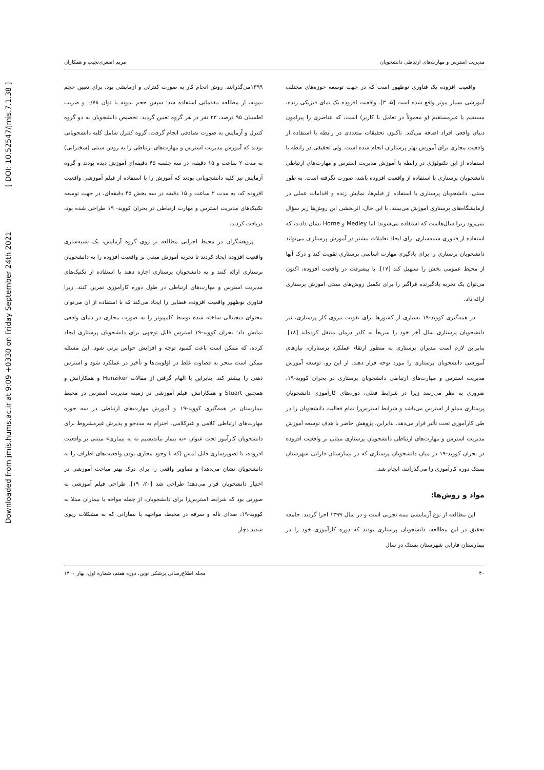Downloaded from jmis.hums.ac.ir at 9:09 +0330 on Friday September 24th 2021 [ DOI: 10.52547/jmis.7.1.38 ]
مدیریت استرس و مهارت‌های ارتباطی دانشجویان مریم اصغری‌نجیب و همکاران
واقعیت افزوده یک فناوری نوظهور است که در جهت توسعه حوزه‌های مختلف آموزشی بسیار موثر واقع شده است [۵، ۳]. واقعیت افزوده یک نمای فیزیکی زنده، مستقیم یا غیرمستقیم (و معمولاً در تعامل با کاربر) است، که عناصری را پیرامون دنیای واقعی افراد اضافه می‌کند. تاکنون تحقیقات متعددی در رابطه با استفاده از واقعیت مجازی برای آموزش بهتر پرستاران انجام شده است. ولی تحقیقی در رابطه با استفاده از این تکنولوژی در رابطه با آموزش مدیریت استرس و مهارت‌های ارتباطی دانشجویان پرستاری با استفاده از واقعیت افزوده باشد، صورت نگرفته است. به طور سنتی، دانشجویان پرستاری با استفاده از فیلم‌ها، نمایش زنده و اقدامات عملی در آزمایشگاه‌های پرستاری آموزش می‌بینند. با این حال، اثربخشی این روش‌ها زیر سؤال نمی‌رود زیرا سال‌هاست که استفاده می‌شوند؛ اما Medley و Horne نشان دادند، که استفاده از فناوری شبیه‌سازی برای ایجاد تعاملات بیشتر در آموزش پرستاران می‌تواند دانشجویان پرستاری را برای یادگیری مهارت اساسی پرستاری تقویت کند و درک آنها از محیط عمومی بخش را تسهیل کند [۱۷]. با پیشرفت در واقعیت افزوده، اکنون می‌توان یک تجربه یادگیرنده فراگیر را برای تکمیل روش‌های سنتی آموزش پرستاری ارائه داد.
در همه‌گیری کووید-۱۹ بسیاری از کشورها برای تقویت نیروی کار پرستاری، نیز دانشجویان پرستاری سال آخر خود را سریعاً به کادر درمان منتقل کرده‌اند [۱۸]. بنابراین لازم است مدیران پرستاری به منظور ارتقاء عملکرد پرستاران، نیازهای آموزشی دانشجویان پرستاری را مورد توجه قرار دهند. از این رو، توسعه آموزش مدیریت استرس و مهارت‌های ارتباطی دانشجویان پرستاری در بحران کووید-۱۹، ضروری به نظر می‌رسد زیرا در شرایط فعلی، دوره‌های کارآموزی دانشجویان پرستاری مملو از استرس می‌باشد و شرایط استرس‌زا تمام فعالیت دانشجویان را در طی کارآموزی تحت تأثیر قرار می‌دهد. بنابراین، پژوهش حاضر با هدف توسعه آموزش مدیریت استرس و مهارت‌های ارتباطی دانشجویان پرستاری مبتنی بر واقعیت افزوده در بحران کووید-۱۹ در میان دانشجویان پرستاری که در بیمارستان فارابی شهرستان بستک دوره کارآموزی را می‌گذرانند، انجام شد.
مواد و روش‌ها:
این مطالعه از نوع آزمایشی نیمه تجربی است و در سال ۱۳۹۹ اجرا گردید. جامعه تحقیق در این مطالعه، دانشجویان پرستاری بودند که دوره کارآموزی خود را در بیمارستان فارابی شهرستان بستک در سال
۱۳۹۹می‌گذرانند. روش انجام کار به صورت کنترلی و آزمایشی بود. برای تعیین حجم نمونه، از مطالعه مقدماتی استفاده شد؛ سپس حجم نمونه با توان ۰/۷۸ و ضریب اطمینان ۹۵ درصد، ۲۳ نفر در هر گروه تعیین گردید. تخصیص دانشجویان به دو گروه کنترل و آزمایش به صورت تصادفی انجام گرفت. گروه کنترل شامل کلیه دانشجویانی بودند که آموزش مدیریت استرس و مهارت‌های ارتباطی را به روش سنتی (سخنرانی) به مدت ۲ ساعت و ۱۵ دقیقه، در سه جلسه ۴۵ دقیقه‌ای آموزش دیده بودند و گروه آزمایش نیز کلیه دانشجویانی بودند که آموزش را با استفاده از فیلم آموزشی واقعیت افزوده که، به مدت ۲ ساعت و ۱۵ دقیقه در سه بخش ۴۵ دقیقه‌ای، در جهت توسعه تکنیک‌های مدیریت استرس و مهارت ارتباطی در بحران کووید- ۱۹ طراحی شده بود، دریافت کردند.
پژوهشگران در محیط اجرایی مطالعه بر روی گروه آزمایش، یک شبیه‌سازی واقعیت افزوده ایجاد کردند تا تجربه آموزش مبتنی بر واقعیت افزوده را به دانشجویان پرستاری ارائه کنند و به دانشجویان پرستاری اجازه دهند با استفاده از تکنیک‌های مدیریت استرس و مهارت‌های ارتباطی در طول دوره کارآموزی تمرین کنند. زیرا فناوری نوظهور واقعیت افزوده، فضایی را ایجاد می‌کند که با استفاده از آن می‌توان محتوای دیجیتالی ساخته شده توسط کامپیوتر را به صورت مجازی در دنیای واقعی نمایش داد؛ بحران کووید-۱۹ استرس قابل توجهی برای دانشجویان پرستاری ایجاد کرده، که ممکن است باعث کمبود توجه و افزایش حواس پرتی شود. این مسئله ممکن است منجر به قضاوت غلط در اولویت‌ها و تأخیر در عملکرد شود و استرس ذهنی را بیشتر کند. بنابراین با الهام گرفتن از مقالات Hunziker و همکارانش و همچنین Stuart و همکارانش، فیلم آموزشی در زمینه مدیریت استرس در محیط بیمارستان در همه‌گیری کووید-۱۹ و آموزش مهارت‌های ارتباطی در سه حوزه مهارت‌های ارتباطی کلامی و غیرکلامی، احترام به مددجو و پذیرش غیرمشروط برای دانشجویان کارآموز تحت عنوان «به بیمار بیاندیشیم نه به بیماری» مبتنی بر واقعیت افزوده، با تصویرسازی قابل لمس (که با وجود مجازی بودن واقعیت‌های اطراف را به دانشجویان نشان می‌دهد) و تصاویر واقعی را برای درک بهتر مباحث آموزشی در اختیار دانشجویان قرار می‌دهد؛ طراحی شد [۲۰، ۱۹]. طراحی فیلم آموزشی به صورتی بود که شرایط استرس‌زا برای دانشجویان، از جمله مواجه با بیماران مبتلا به کووید-۱۹، صدای ناله و سرفه در محیط، مواجهه با بیمارانی که به مشکلات ریوی شدید دچار
۴۰ مجله اطلاع‌رسانی پزشکی نوین، دوره هفتم، شماره اول، بهار ۱۴۰۰